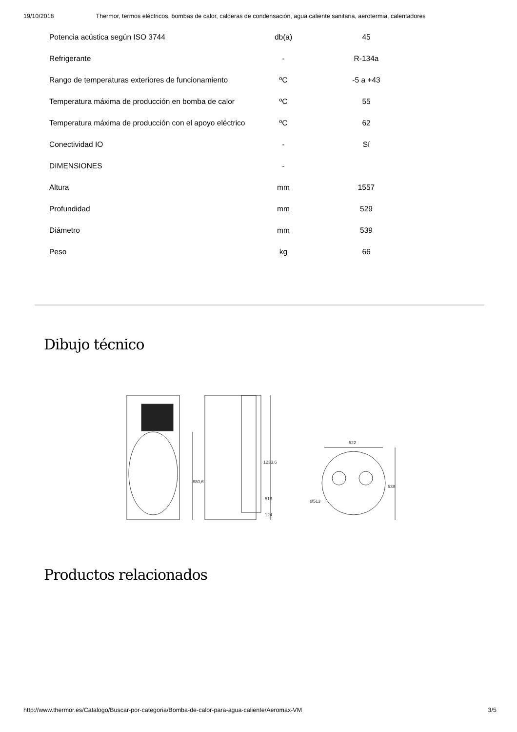19/10/2018 Thermor, termos eléctricos, bombas de calor, calderas de condensación, agua caliente sanitaria, aerotermia, calentadores
| Potencia acústica según ISO 3744 | db(a) | 45 |
| Refrigerante | - | R-134a |
| Rango de temperaturas exteriores de funcionamiento | ºC | -5 a +43 |
| Temperatura máxima de producción en bomba de calor | ºC | 55 |
| Temperatura máxima de producción con el apoyo eléctrico | ºC | 62 |
| Conectividad IO | - | Sí |
| DIMENSIONES | - | |
| Altura | mm | 1557 |
| Profundidad | mm | 529 |
| Diámetro | mm | 539 |
| Peso | kg | 66 |
Dibujo técnico
1233,6
880,6
518
124
522
538
Ø513
Productos relacionados
http://www.thermor.es/Catalogo/Buscar-por-categoria/Bomba-de-calor-para-agua-caliente/Aeromax-VM 3/5